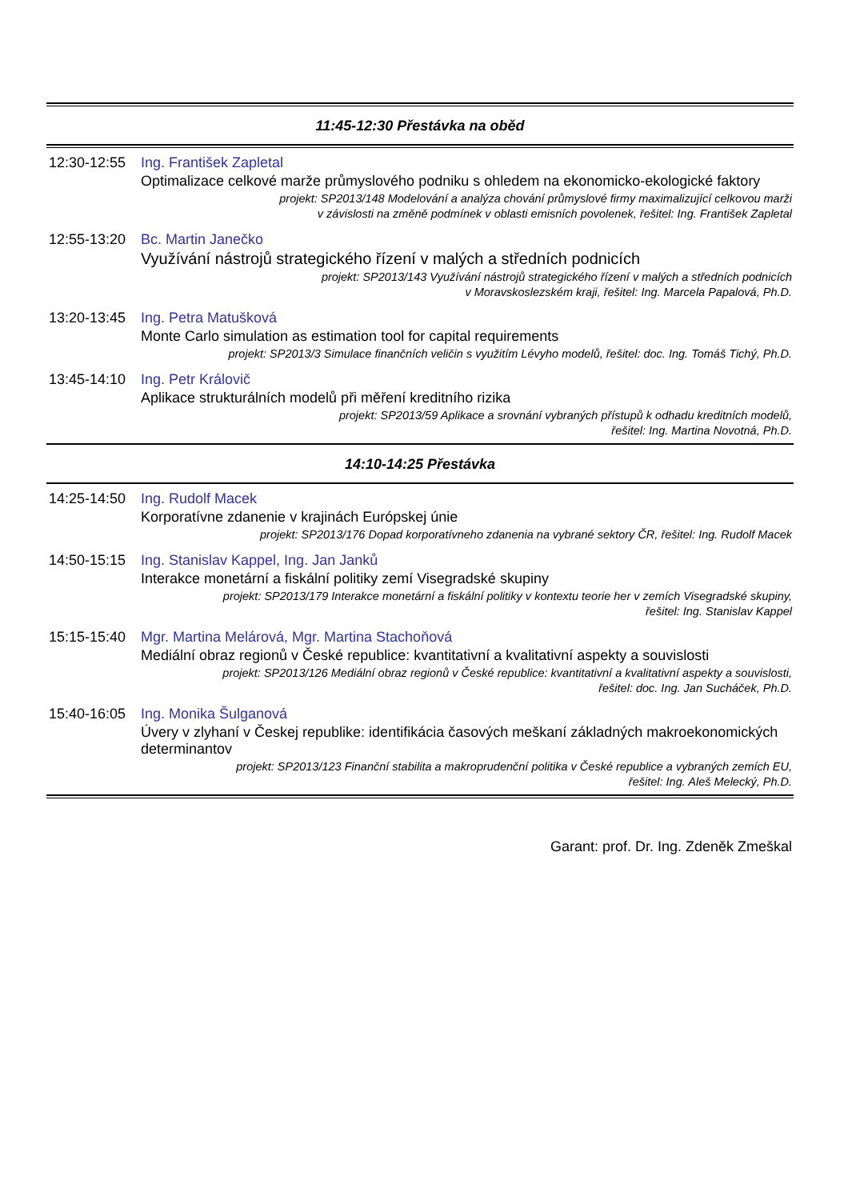11:45-12:30 Přestávka na oběd
12:30-12:55
Ing. František Zapletal
Optimalizace celkové marže průmyslového podniku s ohledem na ekonomicko-ekologické faktory
projekt: SP2013/148 Modelování a analýza chování průmyslové firmy maximalizující celkovou marži
v závislosti na změně podmínek v oblasti emisních povolenek, řešitel: Ing. František Zapletal
12:55-13:20
Bc. Martin Janečko
Využívání nástrojů strategického řízení v malých a středních podnicích
projekt: SP2013/143 Využívání nástrojů strategického řízení v malých a středních podnicích
v Moravskoslezském kraji, řešitel: Ing. Marcela Papalová, Ph.D.
13:20-13:45
Ing. Petra Matušková
Monte Carlo simulation as estimation tool for capital requirements
projekt: SP2013/3 Simulace finančních veličin s využitím Lévyho modelů, řešitel: doc. Ing. Tomáš Tichý, Ph.D.
13:45-14:10
Ing. Petr Královič
Aplikace strukturálních modelů při měření kreditního rizika
projekt: SP2013/59 Aplikace a srovnání vybraných přístupů k odhadu kreditních modelů,
řešitel: Ing. Martina Novotná, Ph.D.
14:10-14:25 Přestávka
14:25-14:50
Ing. Rudolf Macek
Korporatívne zdanenie v krajinách Európskej únie
projekt: SP2013/176 Dopad korporatívneho zdanenia na vybrané sektory ČR, řešitel: Ing. Rudolf Macek
14:50-15:15
Ing. Stanislav Kappel, Ing. Jan Janků
Interakce monetární a fiskální politiky zemí Visegradské skupiny
projekt: SP2013/179 Interakce monetární a fiskální politiky v kontextu teorie her v zemích Visegradské skupiny,
řešitel: Ing. Stanislav Kappel
15:15-15:40
Mgr. Martina Melárová, Mgr. Martina Stachoňová
Mediální obraz regionů v České republice: kvantitativní a kvalitativní aspekty a souvislosti
projekt: SP2013/126 Mediální obraz regionů v České republice: kvantitativní a kvalitativní aspekty a souvislosti,
řešitel: doc. Ing. Jan Sucháček, Ph.D.
15:40-16:05
Ing. Monika Šulganová
Úvery v zlyhaní v Českej republike: identifikácia časových meškaní základných makroekonomických determinantov
projekt: SP2013/123 Finanční stabilita a makroprudenční politika v České republice a vybraných zemích EU,
řešitel: Ing. Aleš Melecký, Ph.D.
Garant: prof. Dr. Ing. Zdeněk Zmeškal